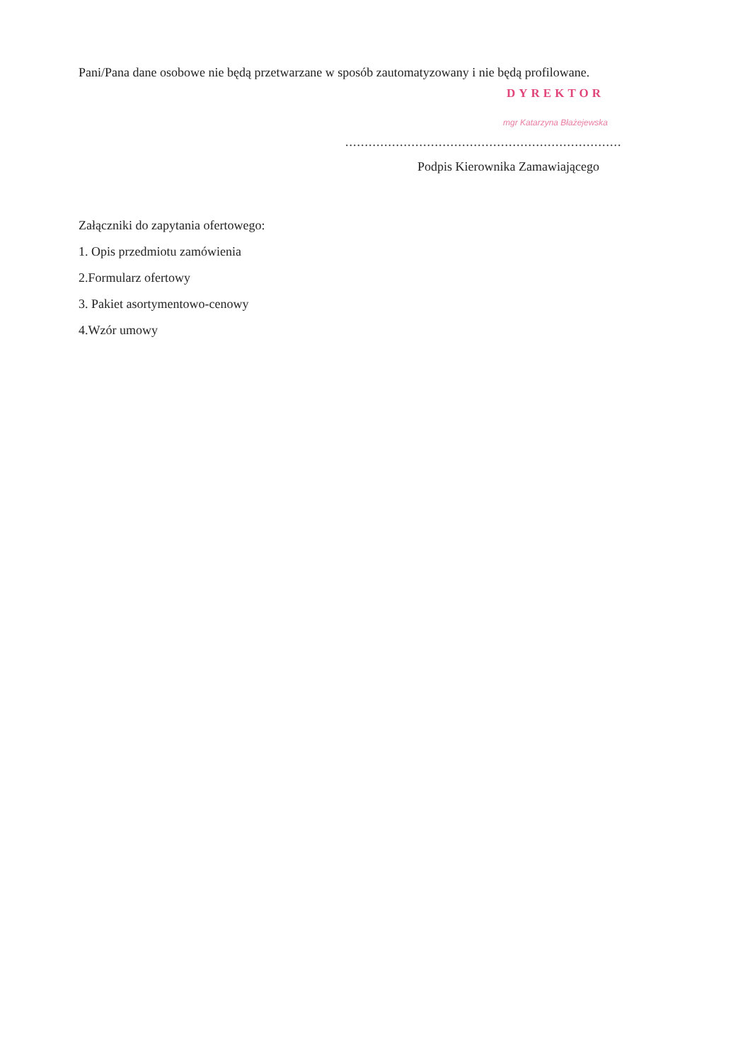Pani/Pana dane osobowe nie będą przetwarzane w sposób zautomatyzowany i nie będą profilowane.
DYREKTOR
mgr Katarzyna Błażejewska
.......................................................................
Podpis Kierownika Zamawiającego
Załączniki do zapytania ofertowego:
1. Opis przedmiotu zamówienia
2.Formularz ofertowy
3. Pakiet asortymentowo-cenowy
4.Wzór umowy